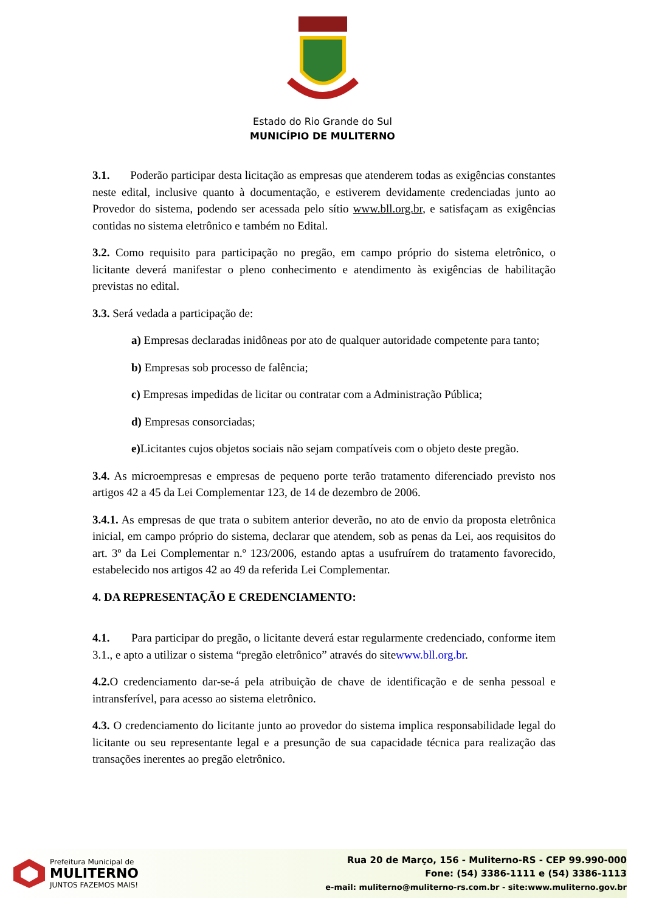Estado do Rio Grande do Sul
MUNICÍPIO DE MULITERNO
3.1. Poderão participar desta licitação as empresas que atenderem todas as exigências constantes neste edital, inclusive quanto à documentação, e estiverem devidamente credenciadas junto ao Provedor do sistema, podendo ser acessada pelo sítio www.bll.org.br, e satisfaçam as exigências contidas no sistema eletrônico e também no Edital.
3.2. Como requisito para participação no pregão, em campo próprio do sistema eletrônico, o licitante deverá manifestar o pleno conhecimento e atendimento às exigências de habilitação previstas no edital.
3.3. Será vedada a participação de:
a) Empresas declaradas inidôneas por ato de qualquer autoridade competente para tanto;
b) Empresas sob processo de falência;
c) Empresas impedidas de licitar ou contratar com a Administração Pública;
d) Empresas consorciadas;
e) Licitantes cujos objetos sociais não sejam compatíveis com o objeto deste pregão.
3.4. As microempresas e empresas de pequeno porte terão tratamento diferenciado previsto nos artigos 42 a 45 da Lei Complementar 123, de 14 de dezembro de 2006.
3.4.1. As empresas de que trata o subitem anterior deverão, no ato de envio da proposta eletrônica inicial, em campo próprio do sistema, declarar que atendem, sob as penas da Lei, aos requisitos do art. 3º da Lei Complementar n.º 123/2006, estando aptas a usufruírem do tratamento favorecido, estabelecido nos artigos 42 ao 49 da referida Lei Complementar.
4. DA REPRESENTAÇÃO E CREDENCIAMENTO:
4.1. Para participar do pregão, o licitante deverá estar regularmente credenciado, conforme item 3.1., e apto a utilizar o sistema “pregão eletrônico” através do sitewww.bll.org.br.
4.2. O credenciamento dar-se-á pela atribuição de chave de identificação e de senha pessoal e intransferível, para acesso ao sistema eletrônico.
4.3. O credenciamento do licitante junto ao provedor do sistema implica responsabilidade legal do licitante ou seu representante legal e a presunção de sua capacidade técnica para realização das transações inerentes ao pregão eletrônico.
Prefeitura Municipal de
MULITERNO
JUNTOS FAZEMOS MAIS!
Rua 20 de Março, 156 - Muliterno-RS - CEP 99.990-000
Fone: (54) 3386-1111 e (54) 3386-1113
e-mail: muliterno@muliterno-rs.com.br - site:www.muliterno.gov.br